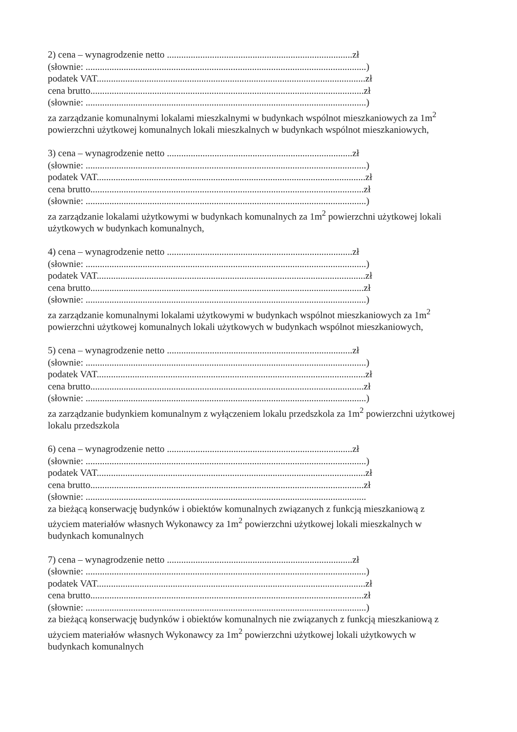2) cena – wynagrodzenie netto ..............................................................................zł
(słownie: ......................................................................................................................)
podatek VAT.................................................................................................................zł
cena brutto...................................................................................................................zł
(słownie: ......................................................................................................................)
za zarządzanie komunalnymi lokalami mieszkalnymi w budynkach wspólnot mieszkaniowych za 1m<sup>2</sup> powierzchni użytkowej komunalnych lokali mieszkalnych w budynkach wspólnot mieszkaniowych,
3) cena – wynagrodzenie netto ..............................................................................zł
(słownie: ......................................................................................................................)
podatek VAT.................................................................................................................zł
cena brutto...................................................................................................................zł
(słownie: ......................................................................................................................)
za zarządzanie lokalami użytkowymi w budynkach komunalnych za 1m<sup>2</sup> powierzchni użytkowej lokali użytkowych w budynkach komunalnych,
4) cena – wynagrodzenie netto ..............................................................................zł
(słownie: ......................................................................................................................)
podatek VAT.................................................................................................................zł
cena brutto...................................................................................................................zł
(słownie: ......................................................................................................................)
za zarządzanie komunalnymi lokalami użytkowymi w budynkach wspólnot mieszkaniowych za 1m<sup>2</sup> powierzchni użytkowej komunalnych lokali użytkowych w budynkach wspólnot mieszkaniowych,
5) cena – wynagrodzenie netto ..............................................................................zł
(słownie: ......................................................................................................................)
podatek VAT.................................................................................................................zł
cena brutto...................................................................................................................zł
(słownie: ......................................................................................................................)
za zarządzanie budynkiem komunalnym z wyłączeniem lokalu przedszkola za 1m<sup>2</sup> powierzchni użytkowej lokalu przedszkola
6) cena – wynagrodzenie netto ..............................................................................zł
(słownie: ......................................................................................................................)
podatek VAT.................................................................................................................zł
cena brutto...................................................................................................................zł
(słownie: ......................................................................................................................
za bieżącą konserwację budynków i obiektów komunalnych związanych z funkcją mieszkaniową z użyciem materiałów własnych Wykonawcy za 1m<sup>2</sup> powierzchni użytkowej lokali mieszkalnych w budynkach komunalnych
7) cena – wynagrodzenie netto ..............................................................................zł
(słownie: ......................................................................................................................)
podatek VAT.................................................................................................................zł
cena brutto...................................................................................................................zł
(słownie: ......................................................................................................................)
za bieżącą konserwację budynków i obiektów komunalnych nie związanych z funkcją mieszkaniową z użyciem materiałów własnych Wykonawcy za 1m<sup>2</sup> powierzchni użytkowej lokali użytkowych w budynkach komunalnych